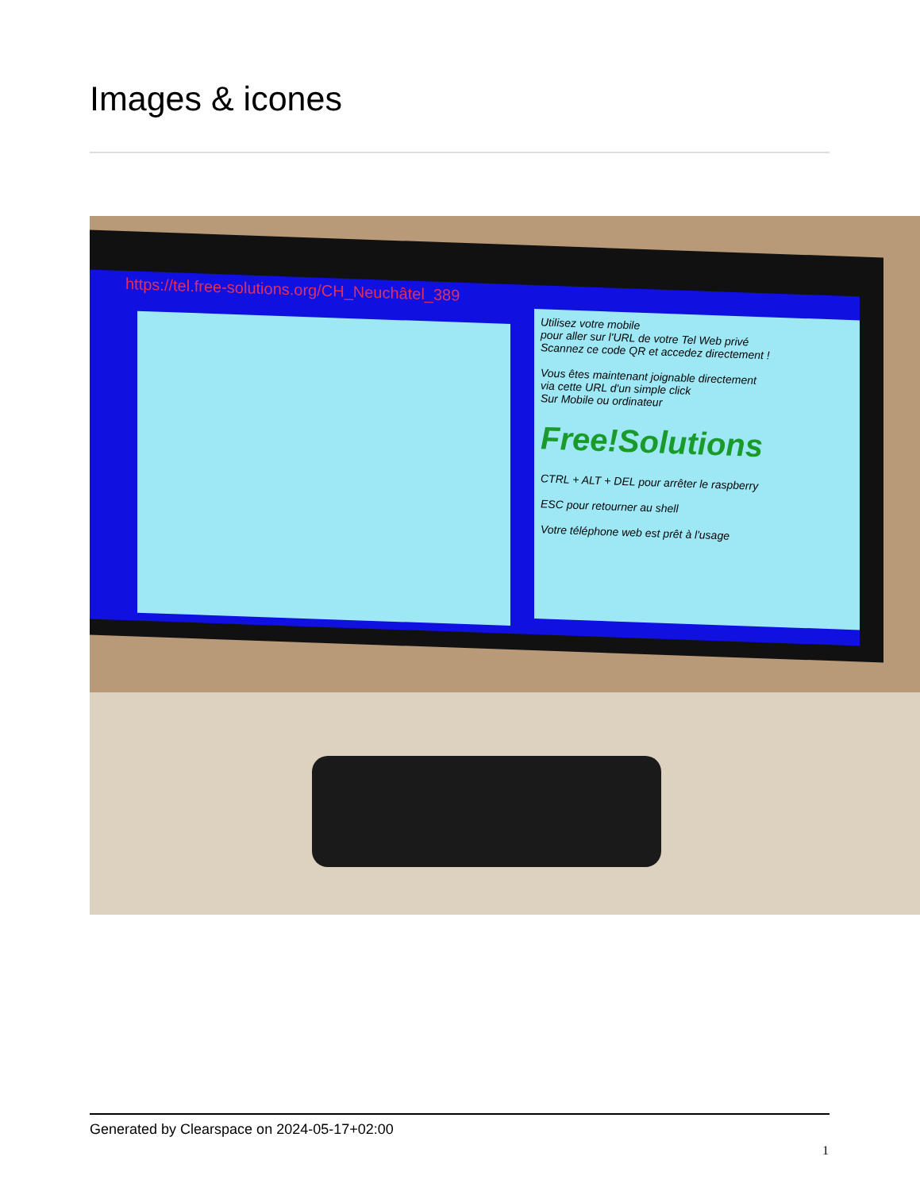Images & icones
https://tel.free-solutions.org/CH_Neuchâtel_389
Utilisez votre mobile
pour aller sur l'URL de votre Tel Web privé
Scannez ce code QR et accedez directement !
Vous êtes maintenant joignable directement
via cette URL d'un simple click
Sur Mobile ou ordinateur
Free!Solutions
CTRL + ALT + DEL pour arrêter le raspberry
ESC pour retourner au shell
Votre téléphone web est prêt à l'usage
Generated by Clearspace on 2024-05-17+02:00
1